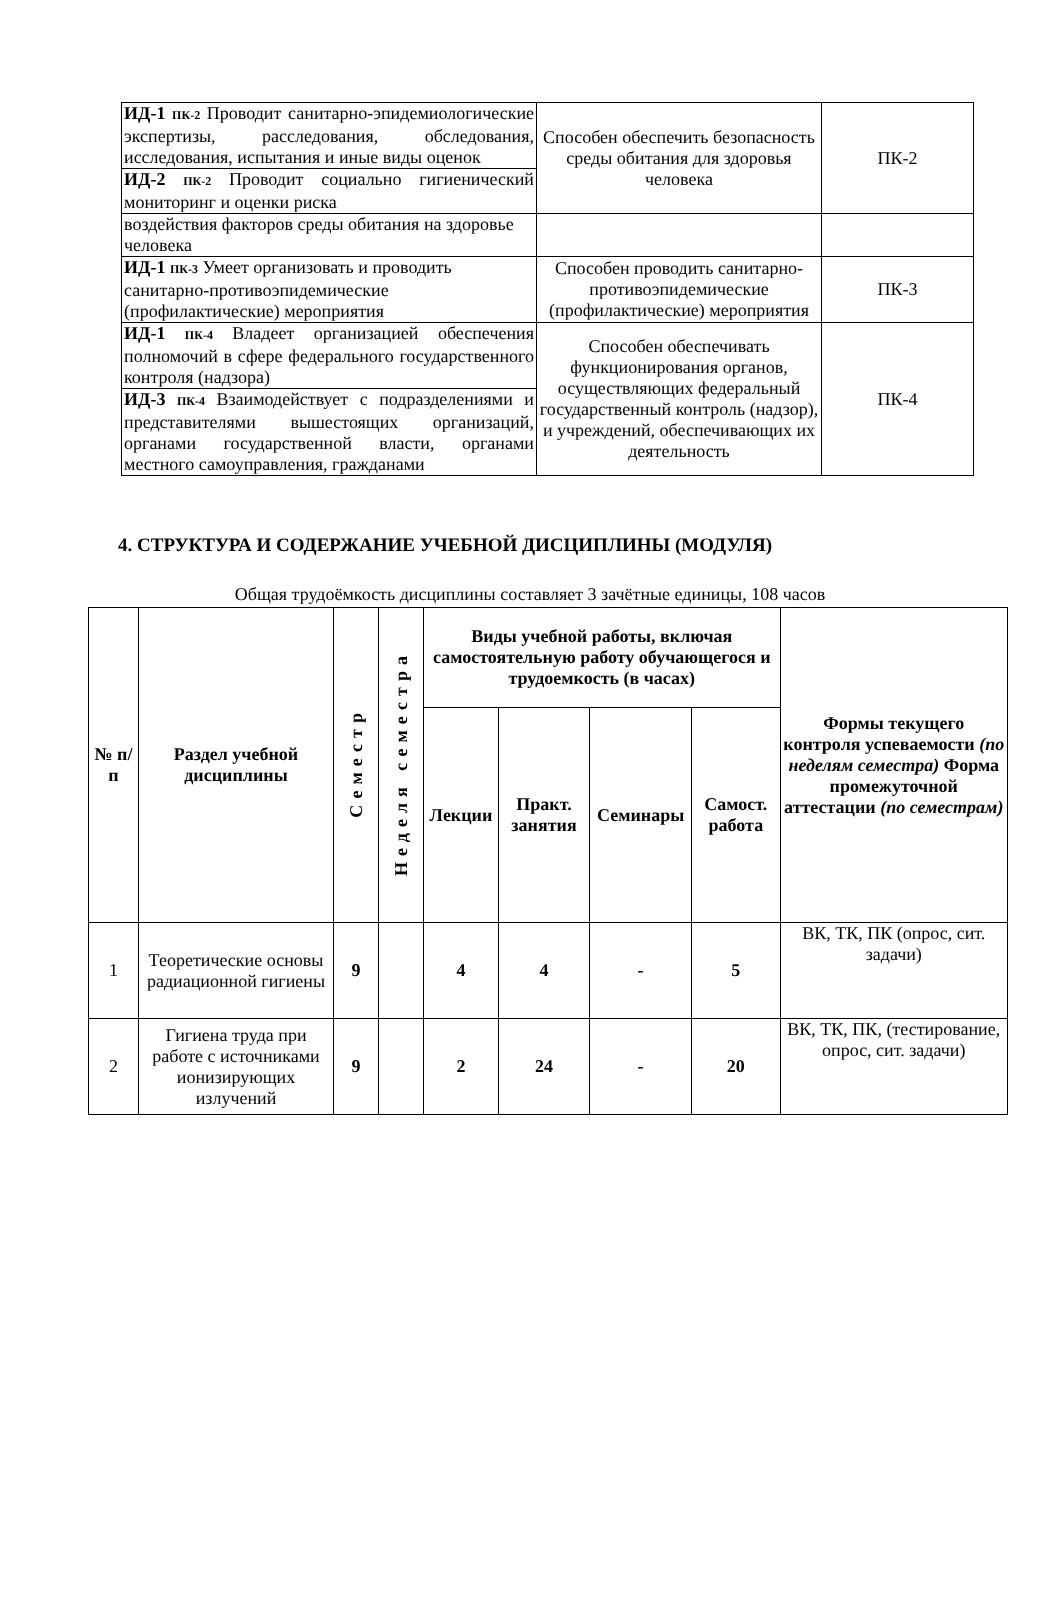| ИД-1 ПК-2 Проводит санитарно-эпидемиологические экспертизы, расследования, обследования, исследования, испытания и иные виды оценок | Способен обеспечить безопасность среды обитания для здоровья человека | ПК-2 |
| ИД-2 ПК-2 Проводит социально гигиенический мониторинг и оценки риска | | |
| воздействия факторов среды обитания на здоровье человека | | |
| ИД-1 ПК-3 Умеет организовать и проводить санитарно-противоэпидемические (профилактические) мероприятия | Способен проводить санитарно-противоэпидемические (профилактические) мероприятия | ПК-3 |
| ИД-1 ПК-4 Владеет организацией обеспечения полномочий в сфере федерального государственного контроля (надзора) | Способен обеспечивать функционирования органов, осуществляющих федеральный государственный контроль (надзор), и учреждений, обеспечивающих их деятельность | ПК-4 |
| ИД-3 ПК-4 Взаимодействует с подразделениями и представителями вышестоящих организаций, органами государственной власти, органами местного самоуправления, гражданами | | |
4. СТРУКТУРА И СОДЕРЖАНИЕ УЧЕБНОЙ ДИСЦИПЛИНЫ (МОДУЛЯ)
Общая трудоёмкость дисциплины составляет 3 зачётные единицы, 108 часов
| № п/п | Раздел учебной дисциплины | Семестр | Неделя семестра | Виды учебной работы, включая самостоятельную работу обучающегося и трудоемкость (в часах) | | | | Формы текущего контроля успеваемости (по неделям семестра) Форма промежуточной аттестации (по семестрам) |
| --- | --- | --- | --- | --- | --- | --- | --- | --- |
| | | | | Лекции | Практ. занятия | Семинары | Самост. работа | |
| 1 | Теоретические основы радиационной гигиены | 9 | | 4 | 4 | - | 5 | ВК, ТК, ПК (опрос, сит. задачи) |
| 2 | Гигиена труда при работе с источниками ионизирующих излучений | 9 | | 2 | 24 | - | 20 | ВК, ТК, ПК, (тестирование, опрос, сит. задачи) |